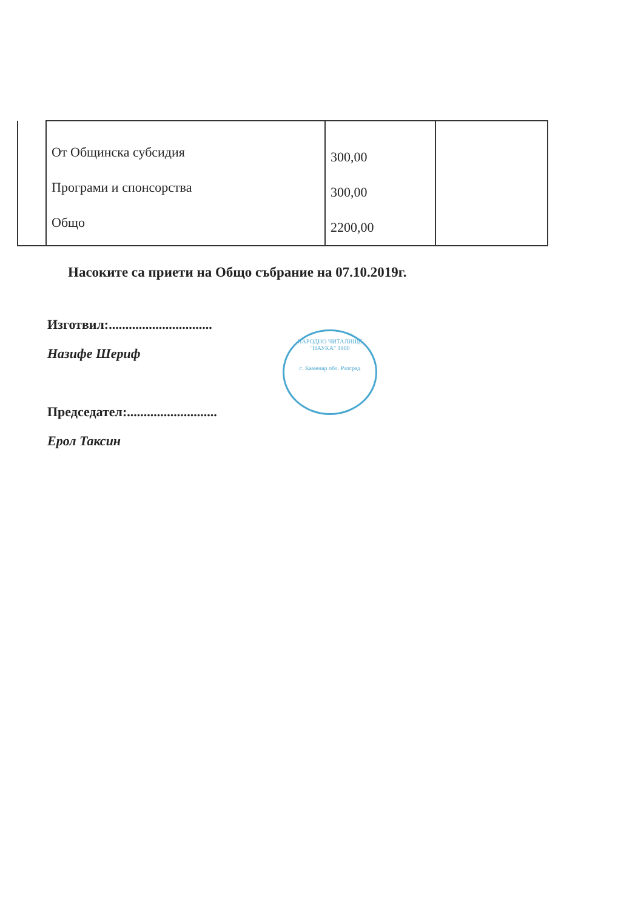| | От Общинска субсидия Програми и спонсорства Общо | 300,00 300,00 2200,00 | |
Насоките са приети на Общо събрание на 07.10.2019г.
Изготвил:...............................
Назифе Шериф
Председател:...........................
Ерол Таксин
НАРОДНО ЧИТАЛИЩЕ "НАУКА" 1900
с. Каменар обл. Разград